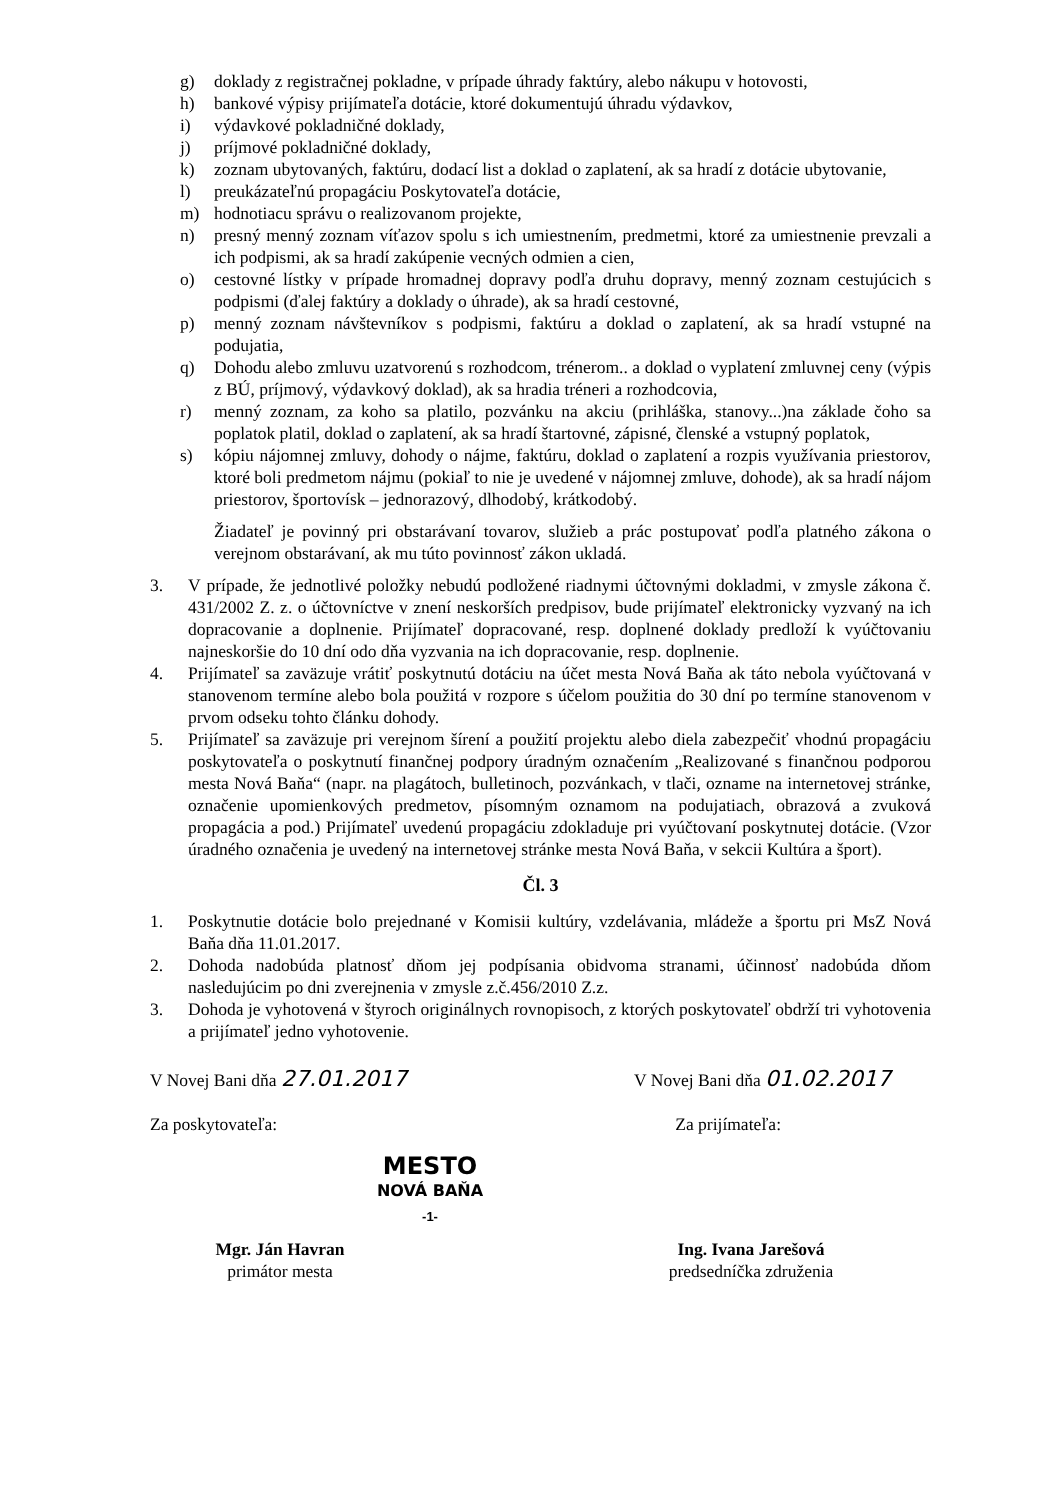g) doklady z registračnej pokladne, v prípade úhrady faktúry, alebo nákupu v hotovosti,
h) bankové výpisy prijímateľa dotácie, ktoré dokumentujú úhradu výdavkov,
i) výdavkové pokladničné doklady,
j) príjmové pokladničné doklady,
k) zoznam ubytovaných, faktúru, dodací list a doklad o zaplatení, ak sa hradí z dotácie ubytovanie,
l) preukázateľnú propagáciu Poskytovateľa dotácie,
m) hodnotiacu správu o realizovanom projekte,
n) presný menný zoznam víťazov spolu s ich umiestnením, predmetmi, ktoré za umiestnenie prevzali a ich podpismi, ak sa hradí zakúpenie vecných odmien a cien,
o) cestovné lístky v prípade hromadnej dopravy podľa druhu dopravy, menný zoznam cestujúcich s podpismi (ďalej faktúry a doklady o úhrade), ak sa hradí cestovné,
p) menný zoznam návštevníkov s podpismi, faktúru a doklad o zaplatení, ak sa hradí vstupné na podujatia,
q) Dohodu alebo zmluvu uzatvorenú s rozhodcom, trénerom.. a doklad o vyplatení zmluvnej ceny (výpis z BÚ, príjmový, výdavkový doklad), ak sa hradia tréneri a rozhodcovia,
r) menný zoznam, za koho sa platilo, pozvánku na akciu (prihláška, stanovy...)na základe čoho sa poplatok platil, doklad o zaplatení, ak sa hradí štartovné, zápisné, členské a vstupný poplatok,
s) kópiu nájomnej zmluvy, dohody o nájme, faktúru, doklad o zaplatení a rozpis využívania priestorov, ktoré boli predmetom nájmu (pokiaľ to nie je uvedené v nájomnej zmluve, dohode), ak sa hradí nájom priestorov, športovísk – jednorazový, dlhodobý, krátkodobý.
Žiadateľ je povinný pri obstarávaní tovarov, služieb a prác postupovať podľa platného zákona o verejnom obstarávaní, ak mu túto povinnosť zákon ukladá.
3. V prípade, že jednotlivé položky nebudú podložené riadnymi účtovnými dokladmi, v zmysle zákona č. 431/2002 Z. z. o účtovníctve v znení neskorších predpisov, bude prijímateľ elektronicky vyzvaný na ich dopracovanie a doplnenie. Prijímateľ dopracované, resp. doplnené doklady predloží k vyúčtovaniu najneskoršie do 10 dní odo dňa vyzvania na ich dopracovanie, resp. doplnenie.
4. Prijímateľ sa zaväzuje vrátiť poskytnutú dotáciu na účet mesta Nová Baňa ak táto nebola vyúčtovaná v stanovenom termíne alebo bola použitá v rozpore s účelom použitia do 30 dní po termíne stanovenom v prvom odseku tohto článku dohody.
5. Prijímateľ sa zaväzuje pri verejnom šírení a použití projektu alebo diela zabezpečiť vhodnú propagáciu poskytovateľa o poskytnutí finančnej podpory úradným označením „Realizované s finančnou podporou mesta Nová Baňa“ (napr. na plagátoch, bulletinoch, pozvánkach, v tlači, ozname na internetovej stránke, označenie upomienkových predmetov, písomným oznamom na podujatiach, obrazová a zvuková propagácia a pod.) Prijímateľ uvedenú propagáciu zdokladuje pri vyúčtovaní poskytnutej dotácie. (Vzor úradného označenia je uvedený na internetovej stránke mesta Nová Baňa, v sekcii Kultúra a šport).
Čl. 3
1. Poskytnutie dotácie bolo prejednané v Komisii kultúry, vzdelávania, mládeže a športu pri MsZ Nová Baňa dňa 11.01.2017.
2. Dohoda nadobúda platnosť dňom jej podpísania obidvoma stranami, účinnosť nadobúda dňom nasledujúcim po dni zverejnenia v zmysle z.č.456/2010 Z.z.
3. Dohoda je vyhotovená v štyroch originálnych rovnopisoch, z ktorých poskytovateľ obdrží tri vyhotovenia a prijímateľ jedno vyhotovenie.
V Novej Bani dňa 27.01.2017 V Novej Bani dňa 01.02.2017
Za poskytovateľa: Za prijímateľa:
MESTO
NOVÁ BAŇA
-1-
Mgr. Ján Havran
primátor mesta
Ing. Ivana Jarešová
predsedníčka združenia